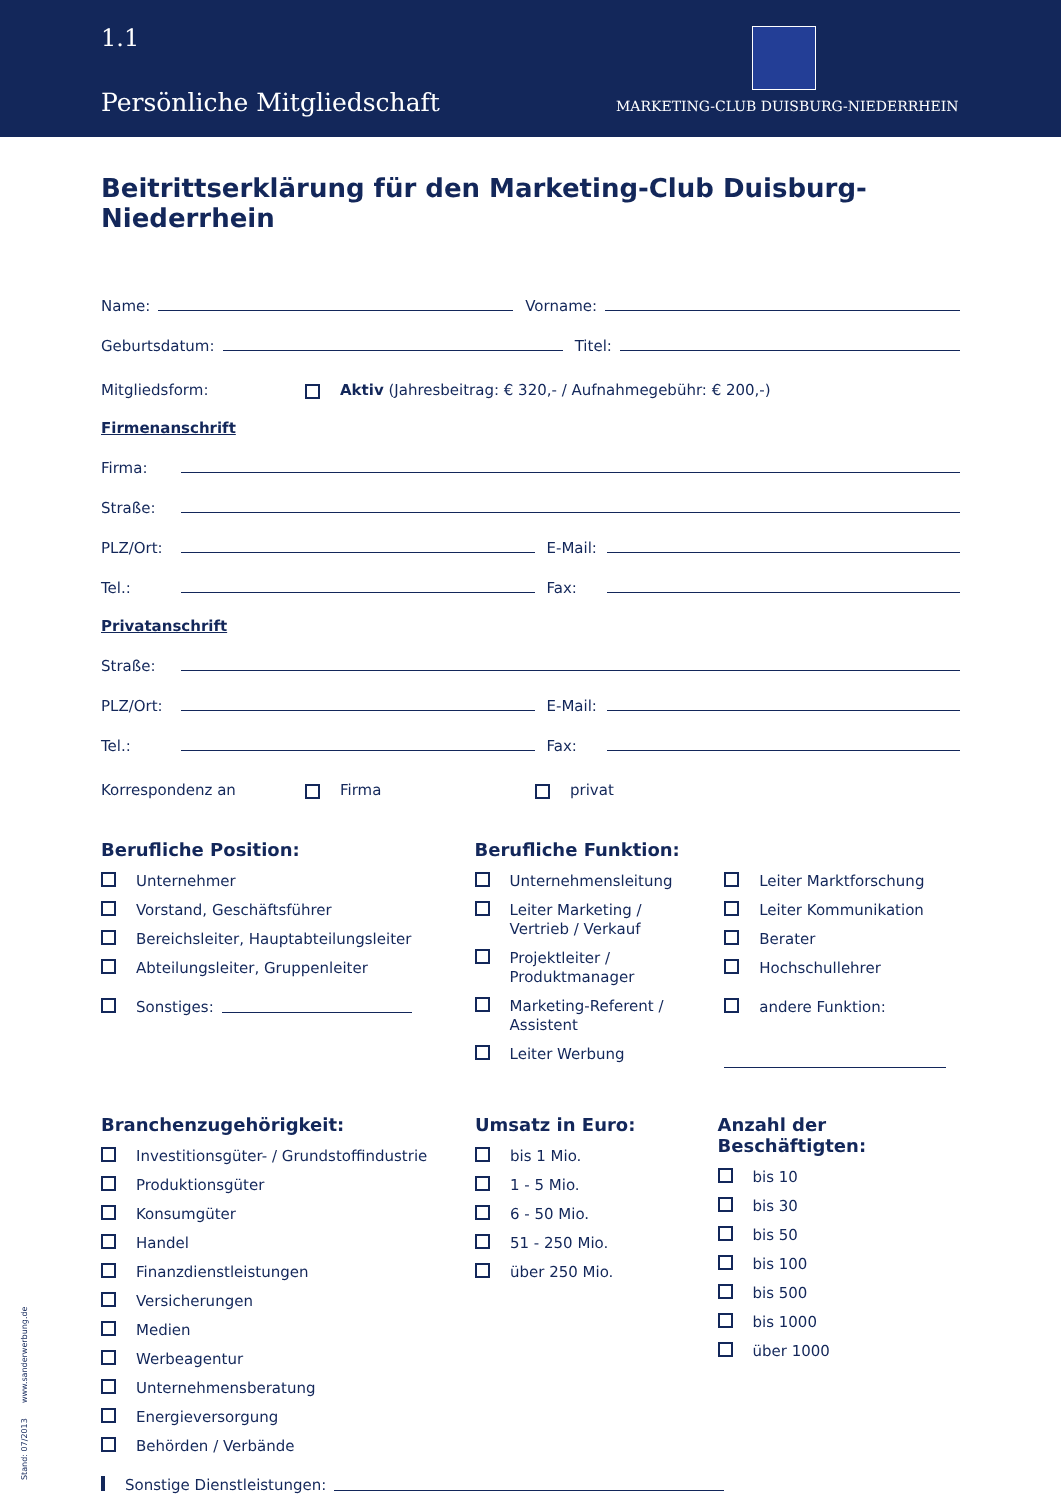1.1
Persönliche Mitgliedschaft
MARKETING-CLUB DUISBURG-NIEDERRHEIN
Beitrittserklärung für den Marketing-Club Duisburg-Niederrhein
Name: Vorname:
Geburtsdatum: Titel:
Mitgliedsform: Aktiv (Jahresbeitrag: € 320,- / Aufnahmegebühr: € 200,-)
Firmenanschrift
Firma:
Straße:
PLZ/Ort: E-Mail:
Tel.: Fax:
Privatanschrift
Straße:
PLZ/Ort: E-Mail:
Tel.: Fax:
Korrespondenz an Firma privat
Berufliche Position:
Unternehmer
Vorstand, Geschäftsführer
Bereichsleiter, Hauptabteilungsleiter
Abteilungsleiter, Gruppenleiter
Sonstiges:
Berufliche Funktion:
Unternehmensleitung
Leiter Marketing /
Vertrieb / Verkauf
Projektleiter /
Produktmanager
Marketing-Referent /
Assistent
Leiter Werbung
Leiter Marktforschung
Leiter Kommunikation
Berater
Hochschullehrer
andere Funktion:
Branchenzugehörigkeit:
Investitionsgüter- / Grundstoffindustrie
Produktionsgüter
Konsumgüter
Handel
Finanzdienstleistungen
Versicherungen
Medien
Werbeagentur
Unternehmensberatung
Energieversorgung
Behörden / Verbände
Sonstige Dienstleistungen:
Umsatz in Euro:
bis 1 Mio.
1 - 5 Mio.
6 - 50 Mio.
51 - 250 Mio.
über 250 Mio.
Anzahl der Beschäftigten:
bis 10
bis 30
bis 50
bis 100
bis 500
bis 1000
über 1000
Stand: 07/2013 www.sanderwerbung.de